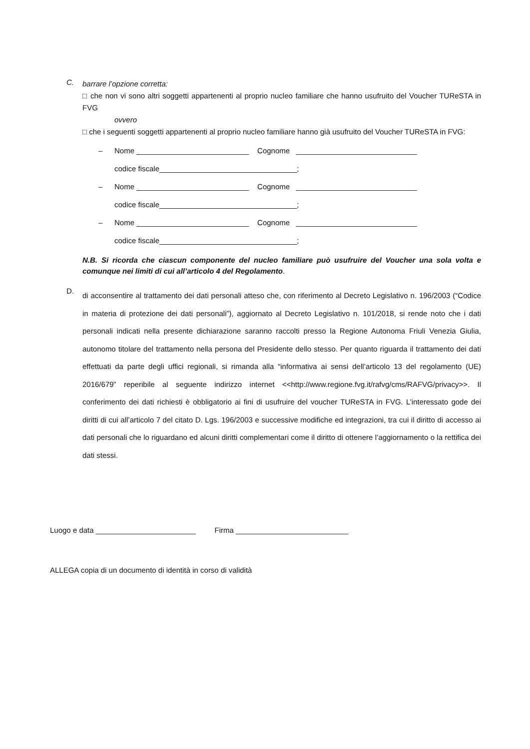C.
barrare l’opzione corretta:
□ che non vi sono altri soggetti appartenenti al proprio nucleo familiare che hanno usufruito del Voucher TUReSTA in FVG
ovvero
□ che i seguenti soggetti appartenenti al proprio nucleo familiare hanno già usufruito del Voucher TUReSTA in FVG:
– Nome ___________________________ Cognome _____________________________
codice fiscale_________________________________;
– Nome ___________________________ Cognome _____________________________
codice fiscale_________________________________;
– Nome ___________________________ Cognome _____________________________
codice fiscale_________________________________;
N.B. Si ricorda che ciascun componente del nucleo familiare può usufruire del Voucher una sola volta e comunque nei limiti di cui all’articolo 4 del Regolamento.
D.
di acconsentire al trattamento dei dati personali atteso che, con riferimento al Decreto Legislativo n. 196/2003 (“Codice in materia di protezione dei dati personali”), aggiornato al Decreto Legislativo n. 101/2018, si rende noto che i dati personali indicati nella presente dichiarazione saranno raccolti presso la Regione Autonoma Friuli Venezia Giulia, autonomo titolare del trattamento nella persona del Presidente dello stesso. Per quanto riguarda il trattamento dei dati effettuati da parte degli uffici regionali, si rimanda alla “informativa ai sensi dell’articolo 13 del regolamento (UE) 2016/679” reperibile al seguente indirizzo internet <<http://www.regione.fvg.it/rafvg/cms/RAFVG/privacy>>. Il conferimento dei dati richiesti è obbligatorio ai fini di usufruire del voucher TUReSTA in FVG. L’interessato gode dei diritti di cui all’articolo 7 del citato D. Lgs. 196/2003 e successive modifiche ed integrazioni, tra cui il diritto di accesso ai dati personali che lo riguardano ed alcuni diritti complementari come il diritto di ottenere l’aggiornamento o la rettifica dei dati stessi.
Luogo e data ________________________ Firma ___________________________
ALLEGA copia di un documento di identità in corso di validità